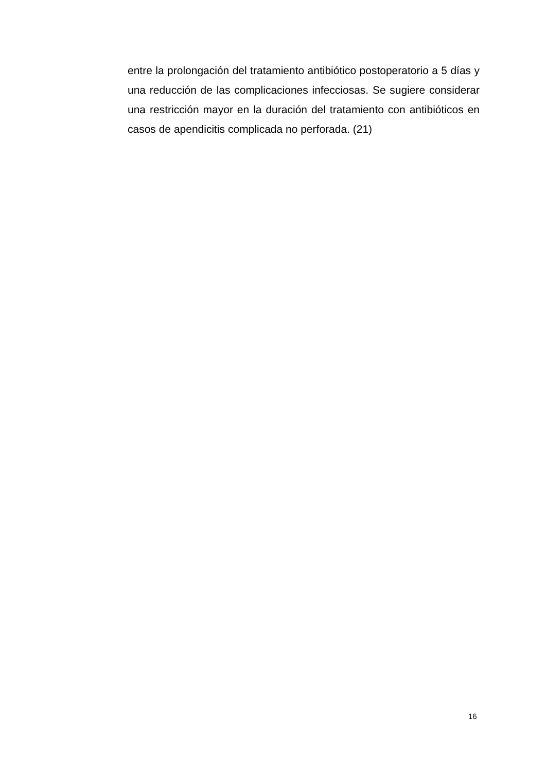entre la prolongación del tratamiento antibiótico postoperatorio a 5 días y una reducción de las complicaciones infecciosas. Se sugiere considerar una restricción mayor en la duración del tratamiento con antibióticos en casos de apendicitis complicada no perforada. (21)
16